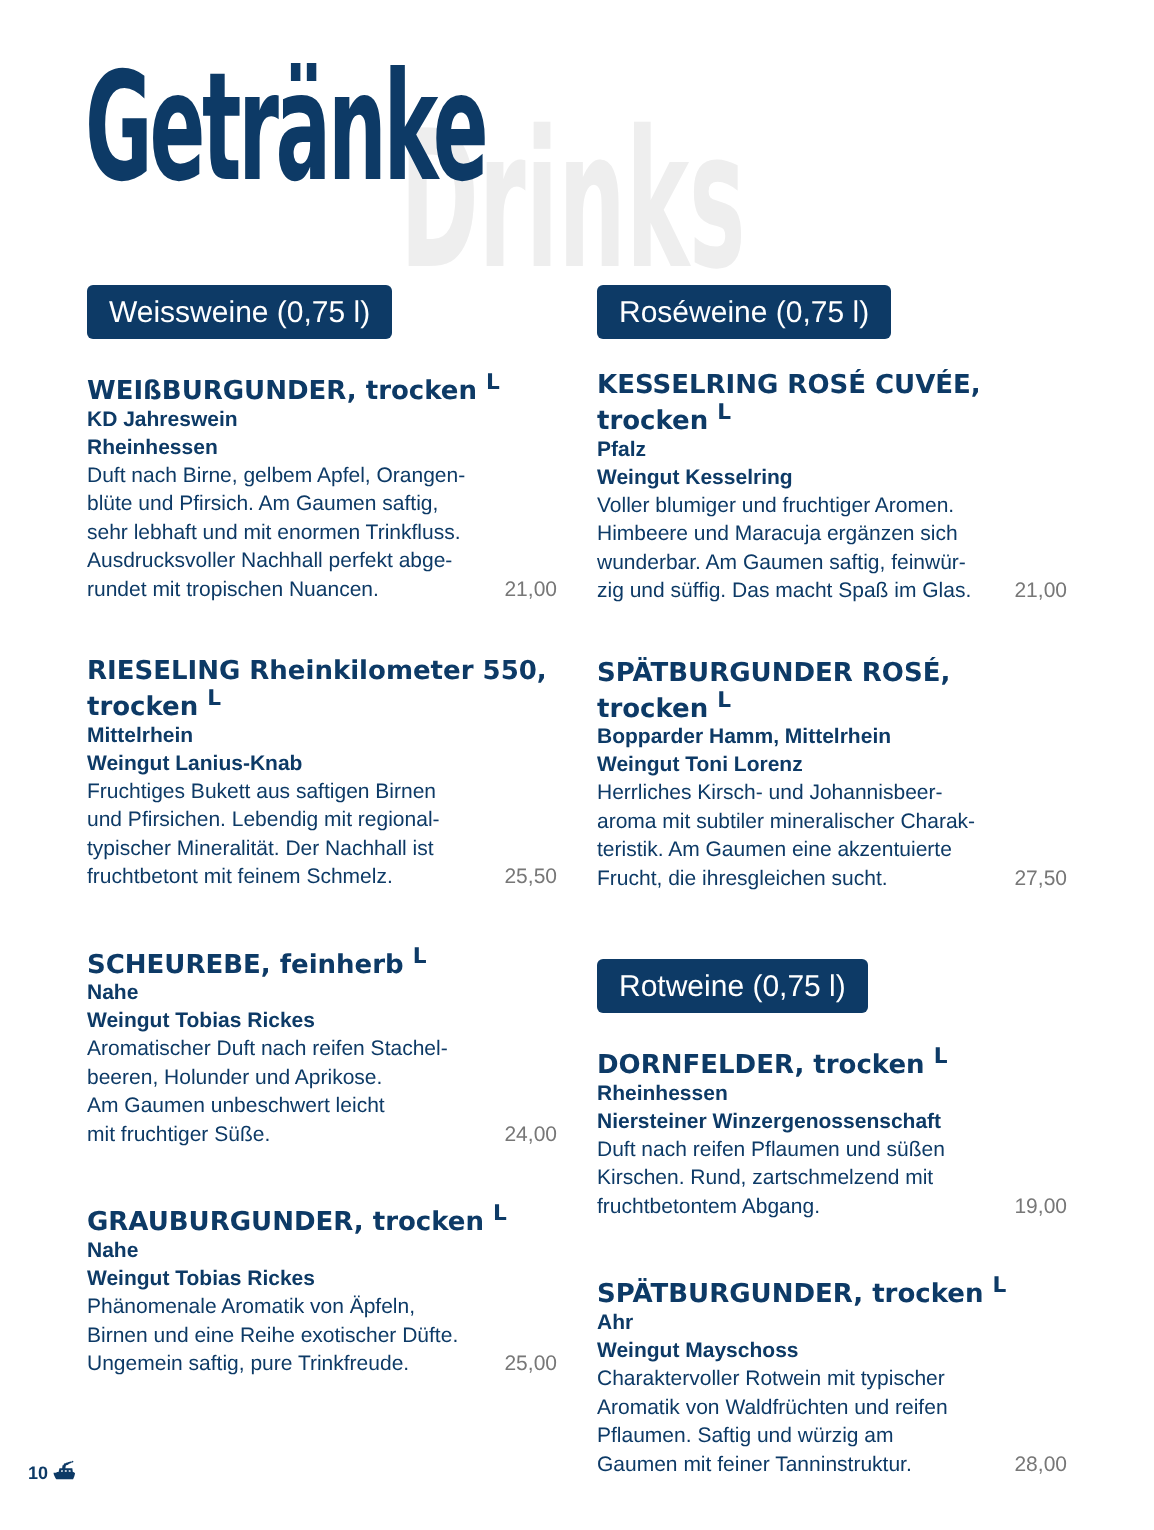Getränke Drinks
Weissweine (0,75 l)
WEIßBURGUNDER, trocken <sup>L</sup>
KD Jahreswein
Rheinhessen
Duft nach Birne, gelbem Apfel, Orangen-
blüte und Pfirsich. Am Gaumen saftig,
sehr lebhaft und mit enormen Trinkfluss.
Ausdrucksvoller Nachhall perfekt abge-
rundet mit tropischen Nuancen. 21,00
RIESELING Rheinkilometer 550, trocken <sup>L</sup>
Mittelrhein
Weingut Lanius-Knab
Fruchtiges Bukett aus saftigen Birnen
und Pfirsichen. Lebendig mit regional-
typischer Mineralität. Der Nachhall ist
fruchtbetont mit feinem Schmelz. 25,50
SCHEUREBE, feinherb <sup>L</sup>
Nahe
Weingut Tobias Rickes
Aromatischer Duft nach reifen Stachel-
beeren, Holunder und Aprikose.
Am Gaumen unbeschwert leicht
mit fruchtiger Süße. 24,00
GRAUBURGUNDER, trocken <sup>L</sup>
Nahe
Weingut Tobias Rickes
Phänomenale Aromatik von Äpfeln,
Birnen und eine Reihe exotischer Düfte.
Ungemein saftig, pure Trinkfreude. 25,00
Roséweine (0,75 l)
KESSELRING ROSÉ CUVÉE, trocken <sup>L</sup>
Pfalz
Weingut Kesselring
Voller blumiger und fruchtiger Aromen.
Himbeere und Maracuja ergänzen sich
wunderbar. Am Gaumen saftig, feinwür-
zig und süffig. Das macht Spaß im Glas. 21,00
SPÄTBURGUNDER ROSÉ, trocken <sup>L</sup>
Bopparder Hamm, Mittelrhein
Weingut Toni Lorenz
Herrliches Kirsch- und Johannisbeer-
aroma mit subtiler mineralischer Charak-
teristik. Am Gaumen eine akzentuierte
Frucht, die ihresgleichen sucht. 27,50
Rotweine (0,75 l)
DORNFELDER, trocken <sup>L</sup>
Rheinhessen
Niersteiner Winzergenossenschaft
Duft nach reifen Pflaumen und süßen
Kirschen. Rund, zartschmelzend mit
fruchtbetontem Abgang. 19,00
SPÄTBURGUNDER, trocken <sup>L</sup>
Ahr
Weingut Mayschoss
Charaktervoller Rotwein mit typischer
Aromatik von Waldfrüchten und reifen
Pflaumen. Saftig und würzig am
Gaumen mit feiner Tanninstruktur. 28,00
10 ⛴